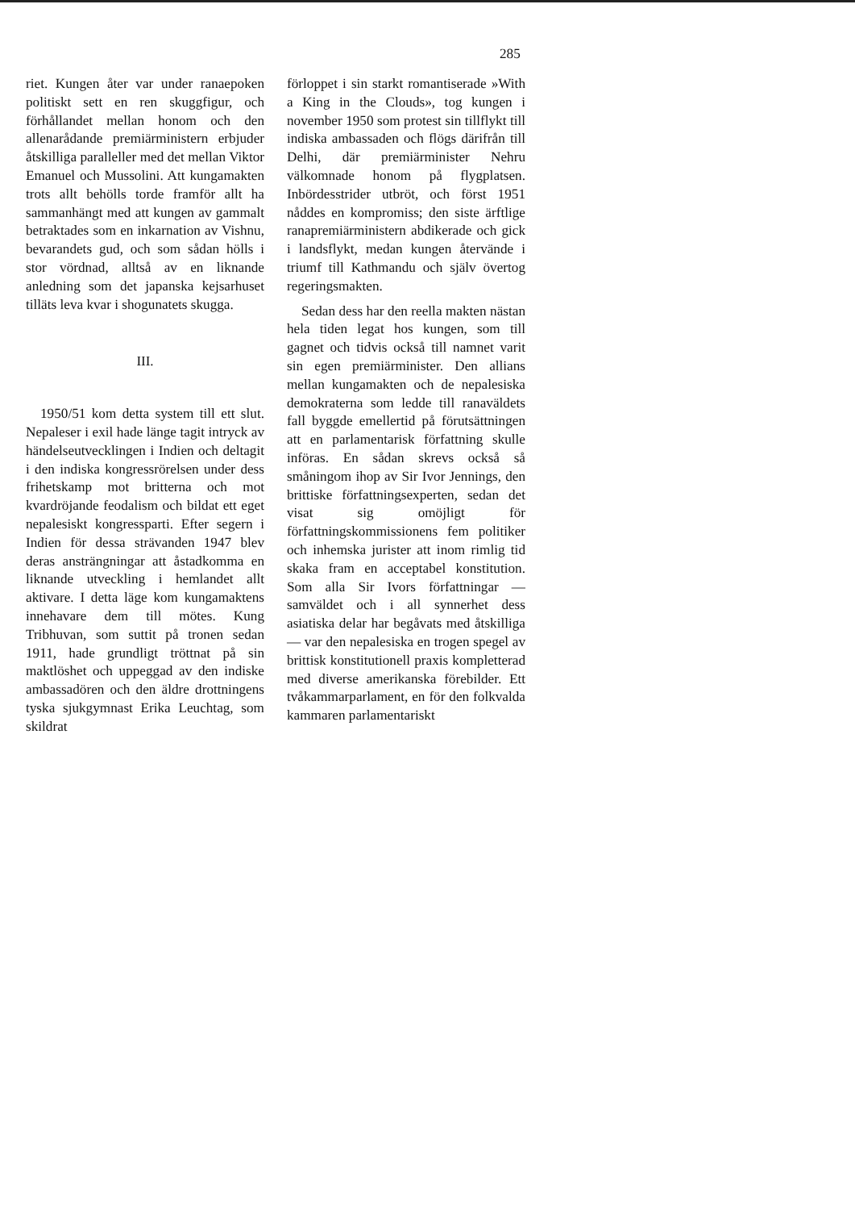285
riet. Kungen åter var under ranaepoken politiskt sett en ren skuggfigur, och förhållandet mellan honom och den allenarådande premiärministern erbjuder åtskilliga paralleller med det mellan Viktor Emanuel och Mussolini. Att kungamakten trots allt behölls torde framför allt ha sammanhängt med att kungen av gammalt betraktades som en inkarnation av Vishnu, bevarandets gud, och som sådan hölls i stor vördnad, alltså av en liknande anledning som det japanska kejsarhuset tilläts leva kvar i shogunatets skugga.
III.
1950/51 kom detta system till ett slut. Nepaleser i exil hade länge tagit intryck av händelseutvecklingen i Indien och deltagit i den indiska kongressrörelsen under dess frihetskamp mot britterna och mot kvardröjande feodalism och bildat ett eget nepalesiskt kongressparti. Efter segern i Indien för dessa strävanden 1947 blev deras ansträngningar att åstadkomma en liknande utveckling i hemlandet allt aktivare. I detta läge kom kungamaktens innehavare dem till mötes. Kung Tribhuvan, som suttit på tronen sedan 1911, hade grundligt tröttnat på sin maktlöshet och uppeggad av den indiske ambassadören och den äldre drottningens tyska sjukgymnast Erika Leuchtag, som skildrat
förloppet i sin starkt romantiserade »With a King in the Clouds», tog kungen i november 1950 som protest sin tillflykt till indiska ambassaden och flögs därifrån till Delhi, där premiärminister Nehru välkomnade honom på flygplatsen. Inbördesstrider utbröt, och först 1951 nåddes en kompromiss; den siste ärftlige ranapremiärministern abdikerade och gick i landsflykt, medan kungen återvände i triumf till Kathmandu och själv övertog regeringsmakten.
Sedan dess har den reella makten nästan hela tiden legat hos kungen, som till gagnet och tidvis också till namnet varit sin egen premiärminister. Den allians mellan kungamakten och de nepalesiska demokraterna som ledde till ranaväldets fall byggde emellertid på förutsättningen att en parlamentarisk författning skulle införas. En sådan skrevs också så småningom ihop av Sir Ivor Jennings, den brittiske författningsexperten, sedan det visat sig omöjligt för författningskommissionens fem politiker och inhemska jurister att inom rimlig tid skaka fram en acceptabel konstitution. Som alla Sir Ivors författningar — samväldet och i all synnerhet dess asiatiska delar har begåvats med åtskilliga — var den nepalesiska en trogen spegel av brittisk konstitutionell praxis kompletterad med diverse amerikanska förebilder. Ett tvåkammarparlament, en för den folkvalda kammaren parlamentariskt